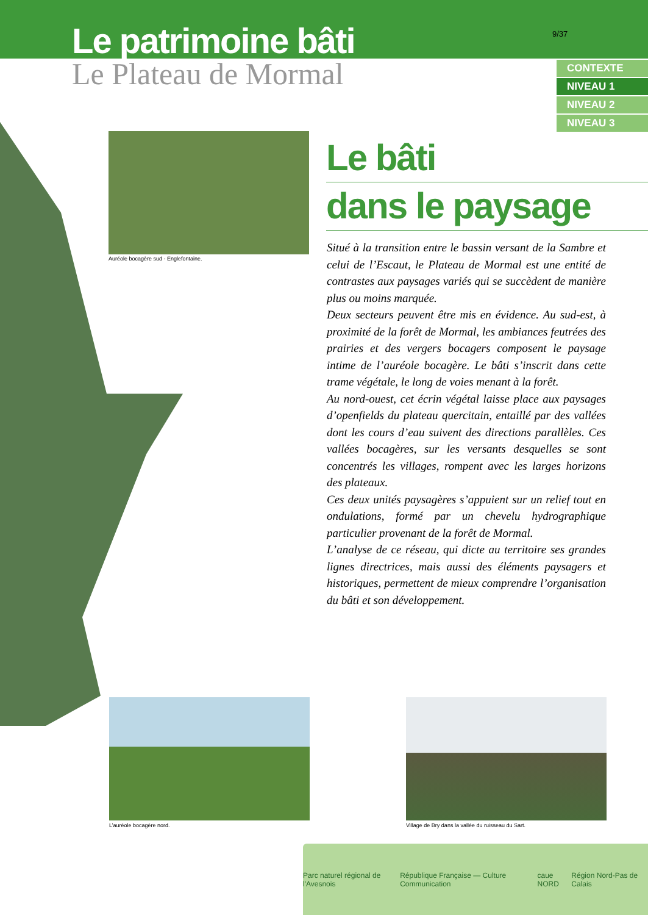Le patrimoine bâti
Le Plateau de Mormal
9/37
CONTEXTE
NIVEAU 1
NIVEAU 2
NIVEAU 3
Auréole bocagère sud - Englefontaine.
Le bâti
dans le paysage
Situé à la transition entre le bassin versant de la Sambre et celui de l’Escaut, le Plateau de Mormal est une entité de contrastes aux paysages variés qui se succèdent de manière plus ou moins marquée.
Deux secteurs peuvent être mis en évidence. Au sud-est, à proximité de la forêt de Mormal, les ambiances feutrées des prairies et des vergers bocagers composent le paysage intime de l’auréole bocagère. Le bâti s’inscrit dans cette trame végétale, le long de voies menant à la forêt.
Au nord-ouest, cet écrin végétal laisse place aux paysages d’openfields du plateau quercitain, entaillé par des vallées dont les cours d’eau suivent des directions parallèles. Ces vallées bocagères, sur les versants desquelles se sont concentrés les villages, rompent avec les larges horizons des plateaux.
Ces deux unités paysagères s’appuient sur un relief tout en ondulations, formé par un chevelu hydrographique particulier provenant de la forêt de Mormal.
L’analyse de ce réseau, qui dicte au territoire ses grandes lignes directrices, mais aussi des éléments paysagers et historiques, permettent de mieux comprendre l’organisation du bâti et son développement.
L’auréole bocagère nord.
Village de Bry dans la vallée du ruisseau du Sart.
Parc naturel régional de l'Avesnois République Française — Culture Communication caue NORD Région Nord-Pas de Calais